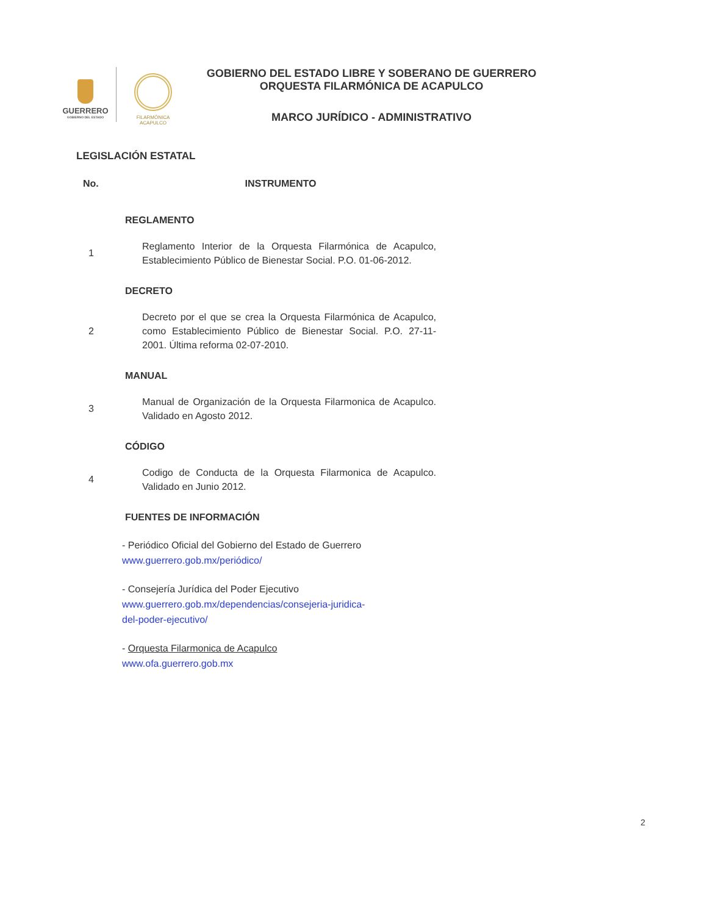GUERRERO
GOBIERNO DEL ESTADO
FILARMÓNICA
ACAPULCO
GOBIERNO DEL ESTADO LIBRE Y SOBERANO DE GUERRERO
ORQUESTA FILARMÓNICA DE ACAPULCO
MARCO JURÍDICO - ADMINISTRATIVO
LEGISLACIÓN ESTATAL
| No. | INSTRUMENTO |
| --- | --- |
| | REGLAMENTO |
| 1 | Reglamento Interior de la Orquesta Filarmónica de Acapulco, Establecimiento Público de Bienestar Social. P.O. 01-06-2012. |
| | DECRETO |
| 2 | Decreto por el que se crea la Orquesta Filarmónica de Acapulco, como Establecimiento Público de Bienestar Social. P.O. 27-11-2001. Última reforma 02-07-2010. |
| | MANUAL |
| 3 | Manual de Organización de la Orquesta Filarmonica de Acapulco. Validado en Agosto 2012. |
| | CÓDIGO |
| 4 | Codigo de Conducta de la Orquesta Filarmonica de Acapulco. Validado en Junio 2012. |
| | FUENTES DE INFORMACIÓN |
- Periódico Oficial del Gobierno del Estado de Guerrero
www.guerrero.gob.mx/periódico/
- Consejería Jurídica del Poder Ejecutivo
www.guerrero.gob.mx/dependencias/consejeria-juridica-
del-poder-ejecutivo/
- Orquesta Filarmonica de Acapulco
www.ofa.guerrero.gob.mx
2